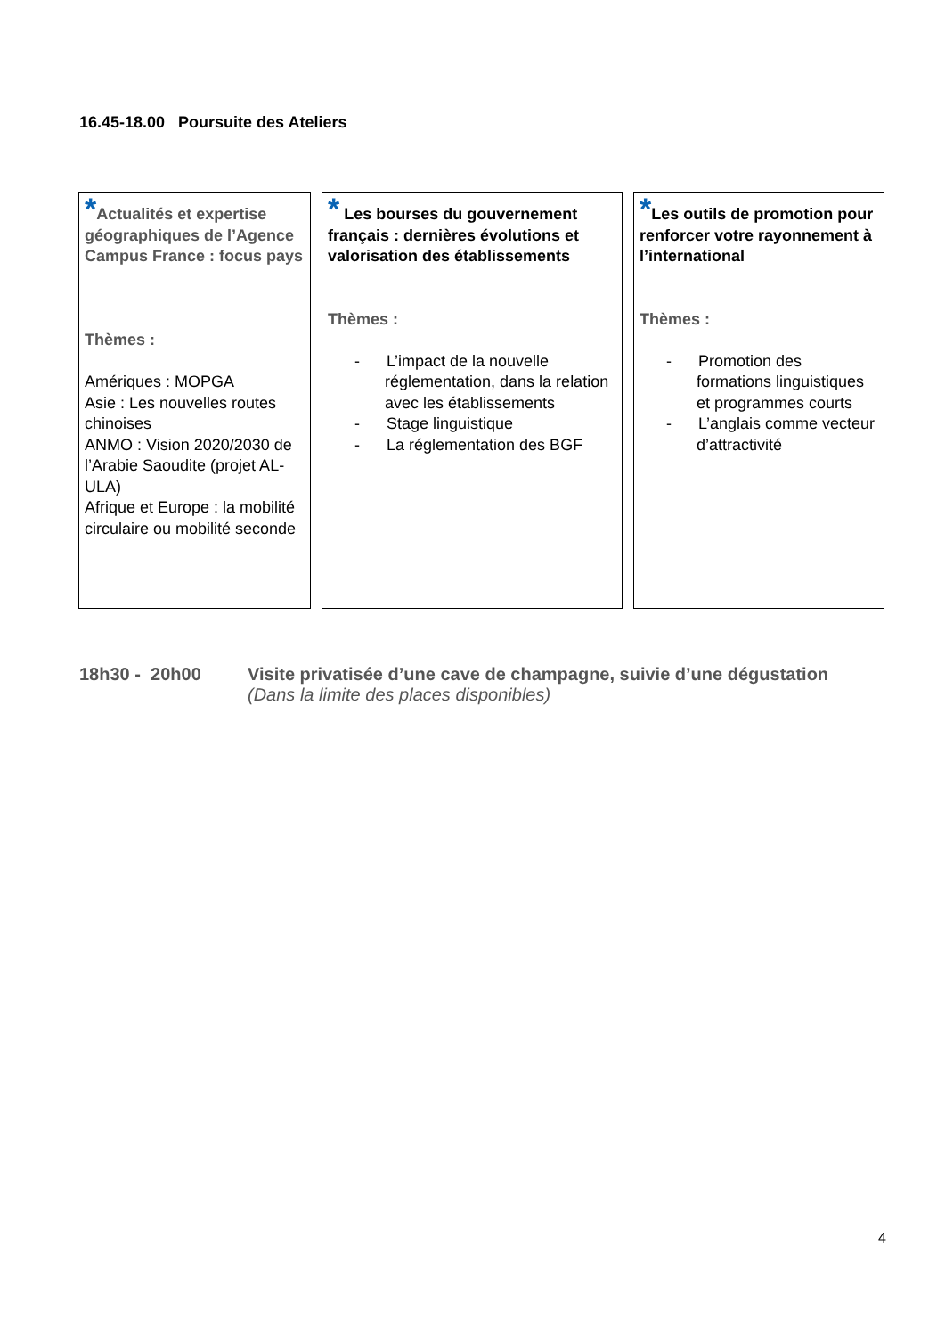16.45-18.00 Poursuite des Ateliers
| * Actualités et expertise géographiques de l’Agence Campus France : focus pays Thèmes : Amériques : MOPGA Asie : Les nouvelles routes chinoises ANMO : Vision 2020/2030 de l’Arabie Saoudite (projet AL-ULA) Afrique et Europe : la mobilité circulaire ou mobilité seconde | * Les bourses du gouvernement français : dernières évolutions et valorisation des établissements Thèmes : - L’impact de la nouvelle réglementation, dans la relation avec les établissements - Stage linguistique - La réglementation des BGF | * Les outils de promotion pour renforcer votre rayonnement à l’international Thèmes : - Promotion des formations linguistiques et programmes courts - L’anglais comme vecteur d’attractivité |
18h30 - 20h00 Visite privatisée d’une cave de champagne, suivie d’une dégustation
(Dans la limite des places disponibles)
4